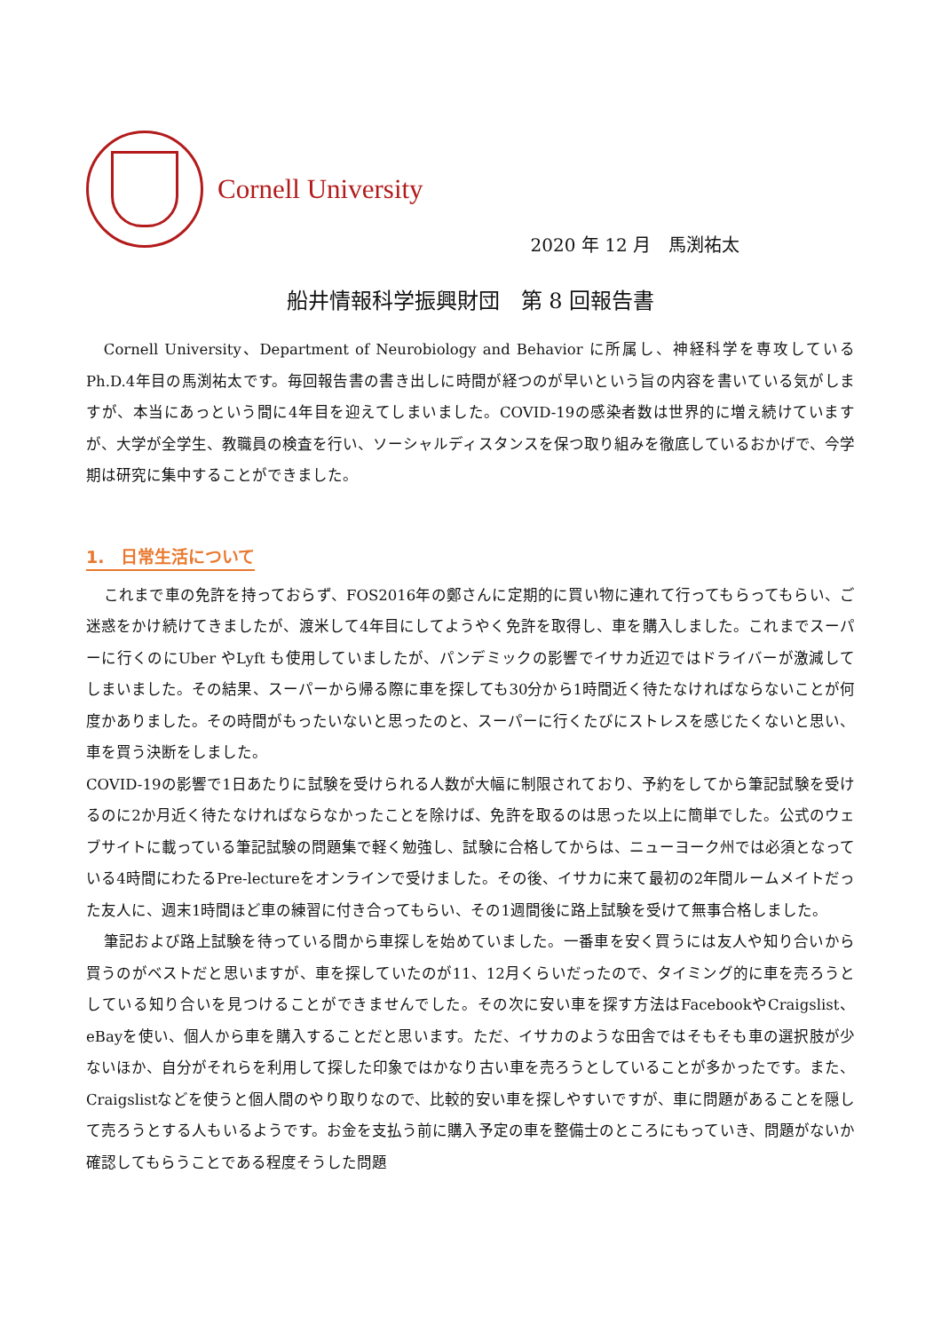Cornell University
2020 年 12 月　馬渕祐太
船井情報科学振興財団　第 8 回報告書
Cornell University、Department of Neurobiology and Behavior に所属し、神経科学を専攻しているPh.D.4年目の馬渕祐太です。毎回報告書の書き出しに時間が経つのが早いという旨の内容を書いている気がしますが、本当にあっという間に4年目を迎えてしまいました。COVID-19の感染者数は世界的に増え続けていますが、大学が全学生、教職員の検査を行い、ソーシャルディスタンスを保つ取り組みを徹底しているおかげで、今学期は研究に集中することができました。
1.　日常生活について
これまで車の免許を持っておらず、FOS2016年の鄭さんに定期的に買い物に連れて行ってもらってもらい、ご迷惑をかけ続けてきましたが、渡米して4年目にしてようやく免許を取得し、車を購入しました。これまでスーパーに行くのにUber やLyft も使用していましたが、パンデミックの影響でイサカ近辺ではドライバーが激減してしまいました。その結果、スーパーから帰る際に車を探しても30分から1時間近く待たなければならないことが何度かありました。その時間がもったいないと思ったのと、スーパーに行くたびにストレスを感じたくないと思い、車を買う決断をしました。
COVID-19の影響で1日あたりに試験を受けられる人数が大幅に制限されており、予約をしてから筆記試験を受けるのに2か月近く待たなければならなかったことを除けば、免許を取るのは思った以上に簡単でした。公式のウェブサイトに載っている筆記試験の問題集で軽く勉強し、試験に合格してからは、ニューヨーク州では必須となっている4時間にわたるPre-lectureをオンラインで受けました。その後、イサカに来て最初の2年間ルームメイトだった友人に、週末1時間ほど車の練習に付き合ってもらい、その1週間後に路上試験を受けて無事合格しました。
筆記および路上試験を待っている間から車探しを始めていました。一番車を安く買うには友人や知り合いから買うのがベストだと思いますが、車を探していたのが11、12月くらいだったので、タイミング的に車を売ろうとしている知り合いを見つけることができませんでした。その次に安い車を探す方法はFacebookやCraigslist、eBayを使い、個人から車を購入することだと思います。ただ、イサカのような田舎ではそもそも車の選択肢が少ないほか、自分がそれらを利用して探した印象ではかなり古い車を売ろうとしていることが多かったです。また、Craigslistなどを使うと個人間のやり取りなので、比較的安い車を探しやすいですが、車に問題があることを隠して売ろうとする人もいるようです。お金を支払う前に購入予定の車を整備士のところにもっていき、問題がないか確認してもらうことである程度そうした問題